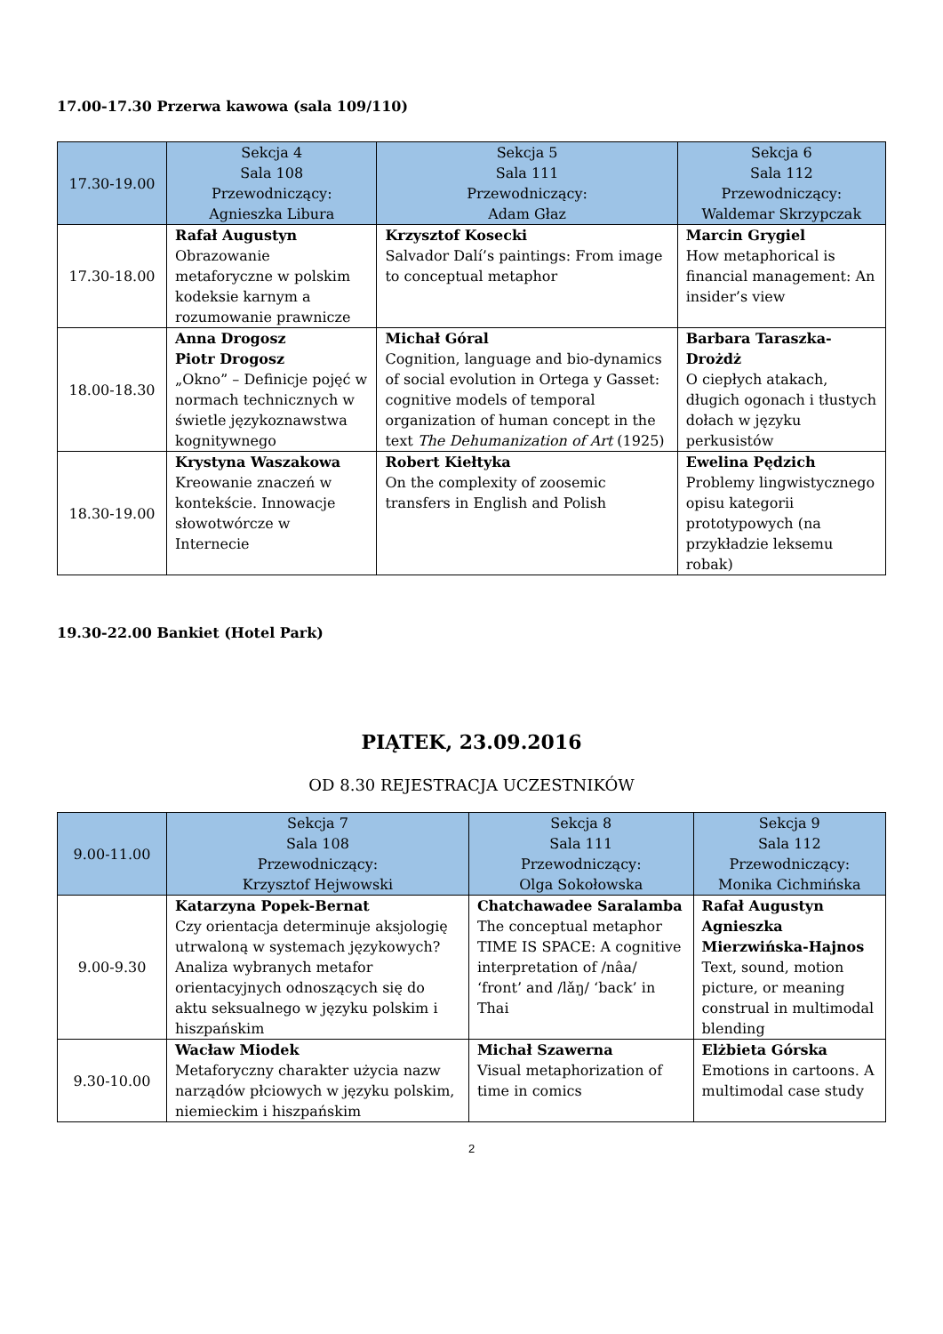17.00-17.30 Przerwa kawowa (sala 109/110)
| 17.30-19.00 | Sekcja 4 Sala 108 Przewodniczący: Agnieszka Libura | Sekcja 5 Sala 111 Przewodniczący: Adam Głaz | Sekcja 6 Sala 112 Przewodniczący: Waldemar Skrzypczak |
| --- | --- | --- | --- |
| 17.30-18.00 | Rafał Augustyn Obrazowanie metaforyczne w polskim kodeksie karnym a rozumowanie prawnicze | Krzysztof Kosecki Salvador Dalí’s paintings: From image to conceptual metaphor | Marcin Grygiel How metaphorical is financial management: An insider’s view |
| 18.00-18.30 | Anna Drogosz Piotr Drogosz „Okno” – Definicje pojęć w normach technicznych w świetle językoznawstwa kognitywnego | Michał Góral Cognition, language and bio-dynamics of social evolution in Ortega y Gasset: cognitive models of temporal organization of human concept in the text The Dehumanization of Art (1925) | Barbara Taraszka-Drożdż O ciepłych atakach, długich ogonach i tłustych dołach w języku perkusistów |
| 18.30-19.00 | Krystyna Waszakowa Kreowanie znaczeń w kontekście. Innowacje słowotwórcze w Internecie | Robert Kiełtyka On the complexity of zoosemic transfers in English and Polish | Ewelina Pędzich Problemy lingwistycznego opisu kategorii prototypowych (na przykładzie leksemu robak) |
19.30-22.00 Bankiet (Hotel Park)
PIĄTEK, 23.09.2016
OD 8.30 REJESTRACJA UCZESTNIKÓW
| 9.00-11.00 | Sekcja 7 Sala 108 Przewodniczący: Krzysztof Hejwowski | Sekcja 8 Sala 111 Przewodniczący: Olga Sokołowska | Sekcja 9 Sala 112 Przewodniczący: Monika Cichmińska |
| --- | --- | --- | --- |
| 9.00-9.30 | Katarzyna Popek-Bernat Czy orientacja determinuje aksjologię utrwaloną w systemach językowych? Analiza wybranych metafor orientacyjnych odnoszących się do aktu seksualnego w języku polskim i hiszpańskim | Chatchawadee Saralamba The conceptual metaphor TIME IS SPACE: A cognitive interpretation of /nâa/ ‘front’ and /lǎŋ/ ‘back’ in Thai | Rafał Augustyn Agnieszka Mierzwińska-Hajnos Text, sound, motion picture, or meaning construal in multimodal blending |
| 9.30-10.00 | Wacław Miodek Metaforyczny charakter użycia nazw narządów płciowych w języku polskim, niemieckim i hiszpańskim | Michał Szawerna Visual metaphorization of time in comics | Elżbieta Górska Emotions in cartoons. A multimodal case study |
2